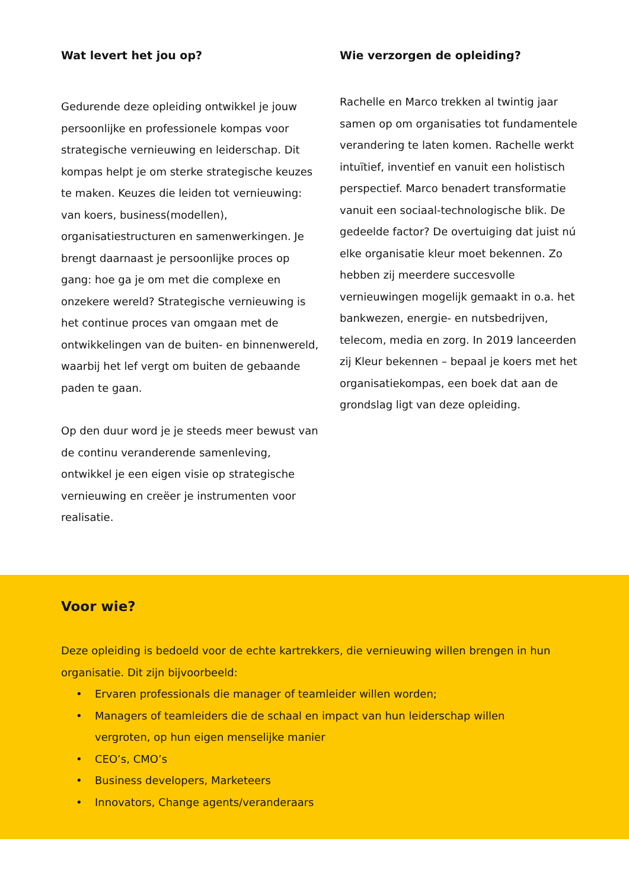Wat levert het jou op?
Gedurende deze opleiding ontwikkel je jouw persoonlijke en professionele kompas voor strategische vernieuwing en leiderschap. Dit kompas helpt je om sterke strategische keuzes te maken. Keuzes die leiden tot vernieuwing: van koers, business(modellen), organisatiestructuren en samenwerkingen. Je brengt daarnaast je persoonlijke proces op gang: hoe ga je om met die complexe en onzekere wereld? Strategische vernieuwing is het continue proces van omgaan met de ontwikkelingen van de buiten- en binnenwereld, waarbij het lef vergt om buiten de gebaande paden te gaan.
Op den duur word je je steeds meer bewust van de continu veranderende samenleving, ontwikkel je een eigen visie op strategische vernieuwing en creëer je instrumenten voor realisatie.
Wie verzorgen de opleiding?
Rachelle en Marco trekken al twintig jaar samen op om organisaties tot fundamentele verandering te laten komen. Rachelle werkt intuïtief, inventief en vanuit een holistisch perspectief. Marco benadert transformatie vanuit een sociaal-technologische blik. De gedeelde factor? De overtuiging dat juist nú elke organisatie kleur moet bekennen. Zo hebben zij meerdere succesvolle vernieuwingen mogelijk gemaakt in o.a. het bankwezen, energie- en nutsbedrijven, telecom, media en zorg. In 2019 lanceerden zij Kleur bekennen – bepaal je koers met het organisatiekompas, een boek dat aan de grondslag ligt van deze opleiding.
Voor wie?
Deze opleiding is bedoeld voor de echte kartrekkers, die vernieuwing willen brengen in hun organisatie. Dit zijn bijvoorbeeld:
• Ervaren professionals die manager of teamleider willen worden;
• Managers of teamleiders die de schaal en impact van hun leiderschap willen vergroten, op hun eigen menselijke manier
• CEO’s, CMO’s
• Business developers, Marketeers
• Innovators, Change agents/veranderaars